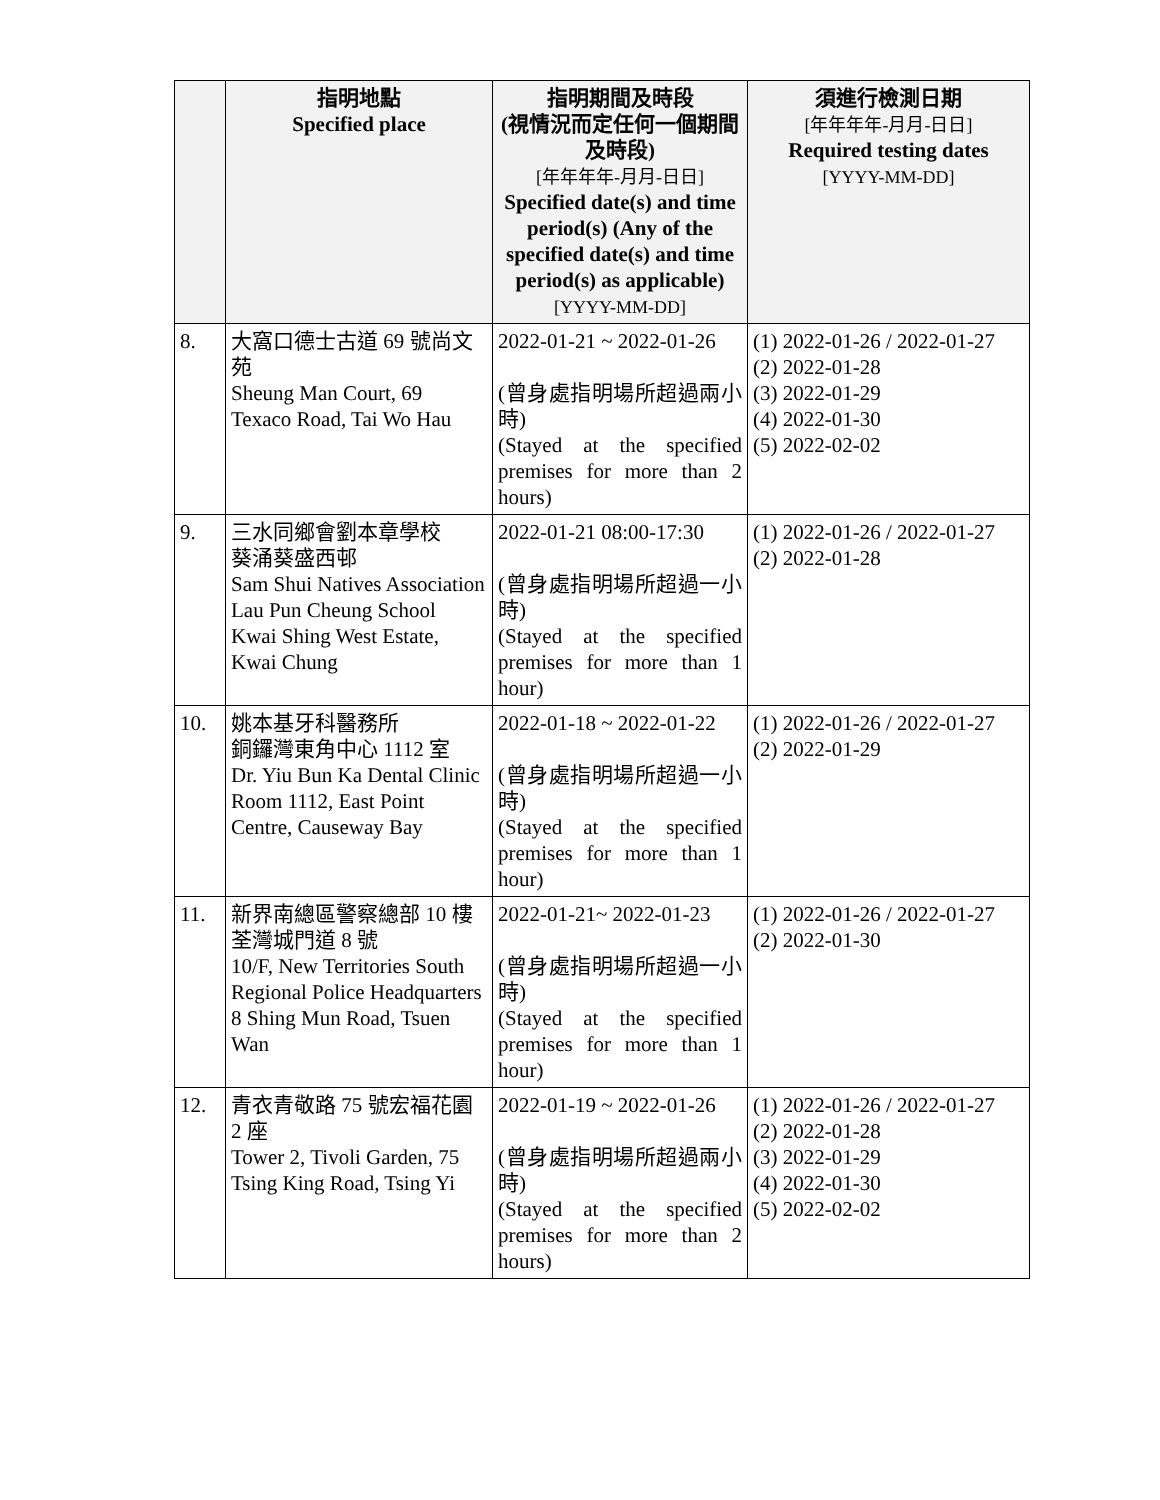| | 指明地點 Specified place | 指明期間及時段 (視情況而定任何一個期間及時段) [年年年年-月月-日日] Specified date(s) and time period(s) (Any of the specified date(s) and time period(s) as applicable) [YYYY-MM-DD] | 須進行檢測日期 [年年年年-月月-日日] Required testing dates [YYYY-MM-DD] |
| --- | --- | --- | --- |
| 8. | 大窩口德士古道 69 號尚文苑 Sheung Man Court, 69 Texaco Road, Tai Wo Hau | 2022-01-21 ~ 2022-01-26 (曾身處指明場所超過兩小時) (Stayed at the specified premises for more than 2 hours) | (1) 2022-01-26 / 2022-01-27 (2) 2022-01-28 (3) 2022-01-29 (4) 2022-01-30 (5) 2022-02-02 |
| 9. | 三水同鄉會劉本章學校 葵涌葵盛西邨 Sam Shui Natives Association Lau Pun Cheung School Kwai Shing West Estate, Kwai Chung | 2022-01-21 08:00-17:30 (曾身處指明場所超過一小時) (Stayed at the specified premises for more than 1 hour) | (1) 2022-01-26 / 2022-01-27 (2) 2022-01-28 |
| 10. | 姚本基牙科醫務所 銅鑼灣東角中心 1112 室 Dr. Yiu Bun Ka Dental Clinic Room 1112, East Point Centre, Causeway Bay | 2022-01-18 ~ 2022-01-22 (曾身處指明場所超過一小時) (Stayed at the specified premises for more than 1 hour) | (1) 2022-01-26 / 2022-01-27 (2) 2022-01-29 |
| 11. | 新界南總區警察總部 10 樓 荃灣城門道 8 號 10/F, New Territories South Regional Police Headquarters 8 Shing Mun Road, Tsuen Wan | 2022-01-21~ 2022-01-23 (曾身處指明場所超過一小時) (Stayed at the specified premises for more than 1 hour) | (1) 2022-01-26 / 2022-01-27 (2) 2022-01-30 |
| 12. | 青衣青敬路 75 號宏福花園 2 座 Tower 2, Tivoli Garden, 75 Tsing King Road, Tsing Yi | 2022-01-19 ~ 2022-01-26 (曾身處指明場所超過兩小時) (Stayed at the specified premises for more than 2 hours) | (1) 2022-01-26 / 2022-01-27 (2) 2022-01-28 (3) 2022-01-29 (4) 2022-01-30 (5) 2022-02-02 |